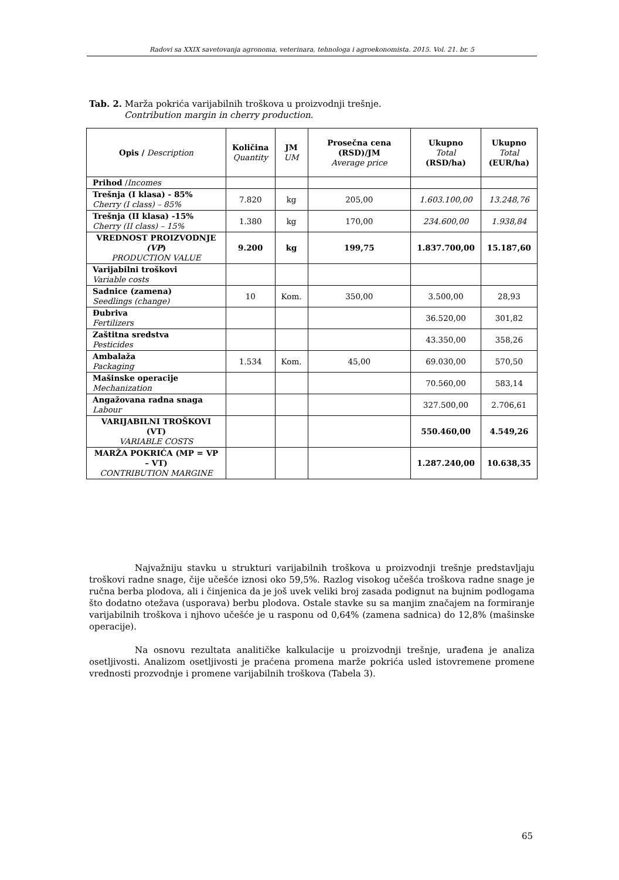Radovi sa XXIX savetovanja agronoma, veterinara, tehnologa i agroekonomista. 2015. Vol. 21. br. 5
Tab. 2. Marža pokrića varijabilnih troškova u proizvodnji trešnje.
Contribution margin in cherry production.
| Opis / Description | Količina Quantity | JM UM | Prosečna cena (RSD)/JM Average price | Ukupno Total (RSD/ha) | Ukupno Total (EUR/ha) |
| --- | --- | --- | --- | --- | --- |
| Prihod / Incomes | | | | | |
| Trešnja (I klasa) - 85% Cherry (I class) – 85% | 7.820 | kg | 205,00 | 1.603.100,00 | 13.248,76 |
| Trešnja (II klasa) -15% Cherry (II class) – 15% | 1.380 | kg | 170,00 | 234.600,00 | 1.938,84 |
| VREDNOST PROIZVODNJE (VP ) PRODUCTION VALUE | 9.200 | kg | 199,75 | 1.837.700,00 | 15.187,60 |
| Varijabilni troškovi Variable costs | | | | | |
| Sadnice (zamena) Seedlings (change) | 10 | Kom. | 350,00 | 3.500,00 | 28,93 |
| Đubriva Fertilizers | | | | 36.520,00 | 301,82 |
| Zaštitna sredstva Pesticides | | | | 43.350,00 | 358,26 |
| Ambalaža Packaging | 1.534 | Kom. | 45,00 | 69.030,00 | 570,50 |
| Mašinske operacije Mechanization | | | | 70.560,00 | 583,14 |
| Angažovana radna snaga Labour | | | | 327.500,00 | 2.706,61 |
| VARIJABILNI TROŠKOVI (VT) VARIABLE COSTS | | | | 550.460,00 | 4.549,26 |
| MARŽA POKRIĆA (MP = VP – VT) CONTRIBUTION MARGINE | | | | 1.287.240,00 | 10.638,35 |
Najvažniju stavku u strukturi varijabilnih troškova u proizvodnji trešnje predstavljaju troškovi radne snage, čije učešće iznosi oko 59,5%. Razlog visokog učešća troškova radne snage je ručna berba plodova, ali i činjenica da je još uvek veliki broj zasada podignut na bujnim podlogama što dodatno otežava (usporava) berbu plodova. Ostale stavke su sa manjim značajem na formiranje varijabilnih troškova i njhovo učešće je u rasponu od 0,64% (zamena sadnica) do 12,8% (mašinske operacije).
Na osnovu rezultata analitičke kalkulacije u proizvodnji trešnje, urađena je analiza osetljivosti. Analizom osetljivosti je praćena promena marže pokrića usled istovremene promene vrednosti prozvodnje i promene varijabilnih troškova (Tabela 3).
65